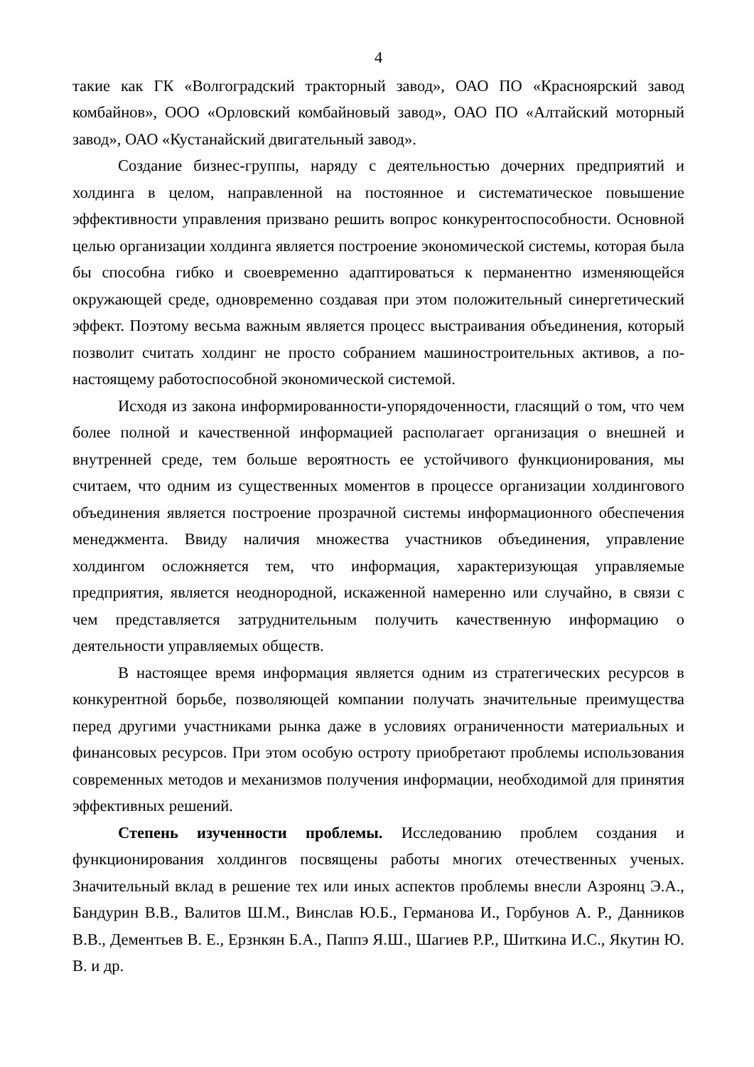4
такие как ГК «Волгоградский тракторный завод», ОАО ПО «Красноярский завод комбайнов», ООО «Орловский комбайновый завод», ОАО ПО «Алтайский моторный завод», ОАО «Кустанайский двигательный завод».
Создание бизнес-группы, наряду с деятельностью дочерних предприятий и холдинга в целом, направленной на постоянное и систематическое повышение эффективности управления призвано решить вопрос конкурентоспособности. Основной целью организации холдинга является построение экономической системы, которая была бы способна гибко и своевременно адаптироваться к перманентно изменяющейся окружающей среде, одновременно создавая при этом положительный синергетический эффект. Поэтому весьма важным является процесс выстраивания объединения, который позволит считать холдинг не просто собранием машиностроительных активов, а по-настоящему работоспособной экономической системой.
Исходя из закона информированности-упорядоченности, гласящий о том, что чем более полной и качественной информацией располагает организация о внешней и внутренней среде, тем больше вероятность ее устойчивого функционирования, мы считаем, что одним из существенных моментов в процессе организации холдингового объединения является построение прозрачной системы информационного обеспечения менеджмента. Ввиду наличия множества участников объединения, управление холдингом осложняется тем, что информация, характеризующая управляемые предприятия, является неоднородной, искаженной намеренно или случайно, в связи с чем представляется затруднительным получить качественную информацию о деятельности управляемых обществ.
В настоящее время информация является одним из стратегических ресурсов в конкурентной борьбе, позволяющей компании получать значительные преимущества перед другими участниками рынка даже в условиях ограниченности материальных и финансовых ресурсов. При этом особую остроту приобретают проблемы использования современных методов и механизмов получения информации, необходимой для принятия эффективных решений.
Степень изученности проблемы. Исследованию проблем создания и функционирования холдингов посвящены работы многих отечественных ученых. Значительный вклад в решение тех или иных аспектов проблемы внесли Азроянц Э.А., Бандурин В.В., Валитов Ш.М., Винслав Ю.Б., Германова И., Горбунов А. Р., Данников В.В., Дементьев В. Е., Ерзнкян Б.А., Паппэ Я.Ш., Шагиев Р.Р., Шиткина И.С., Якутин Ю. В. и др.